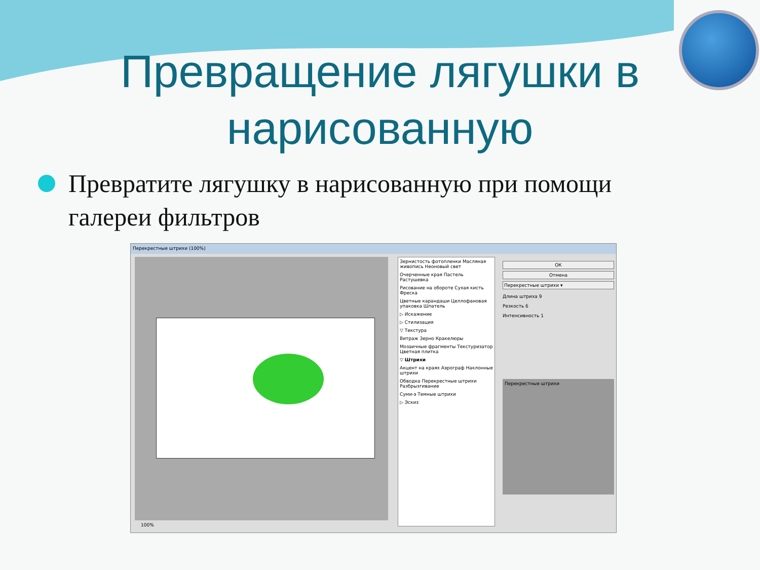Превращение лягушки в нарисованную
Превратите лягушку в нарисованную при помощи галереи фильтров
Перекрестные штрихи (100%)
Зернистость фотопленки Масляная живопись Неоновый свет
Очерченные края Пастель Растушевка
Рисование на обороте Сухая кисть Фреска
Цветные карандаши Целлофановая упаковка Шпатель
▷ Искажение
▷ Стилизация
▽ Текстура
Витраж Зерно Кракелюры
Мозаичные фрагменты Текстуризатор Цветная плитка
▽ Штрихи
Акцент на краях Аэрограф Наклонные штрихи
Обводка Перекрестные штрихи Разбрызгивание
Суми-э Темные штрихи
▷ Эскиз
ОК
Отмена
Перекрестные штрихи ▾
Длина штриха 9
Резкость 6
Интенсивность 1
Перекрестные штрихи
100%